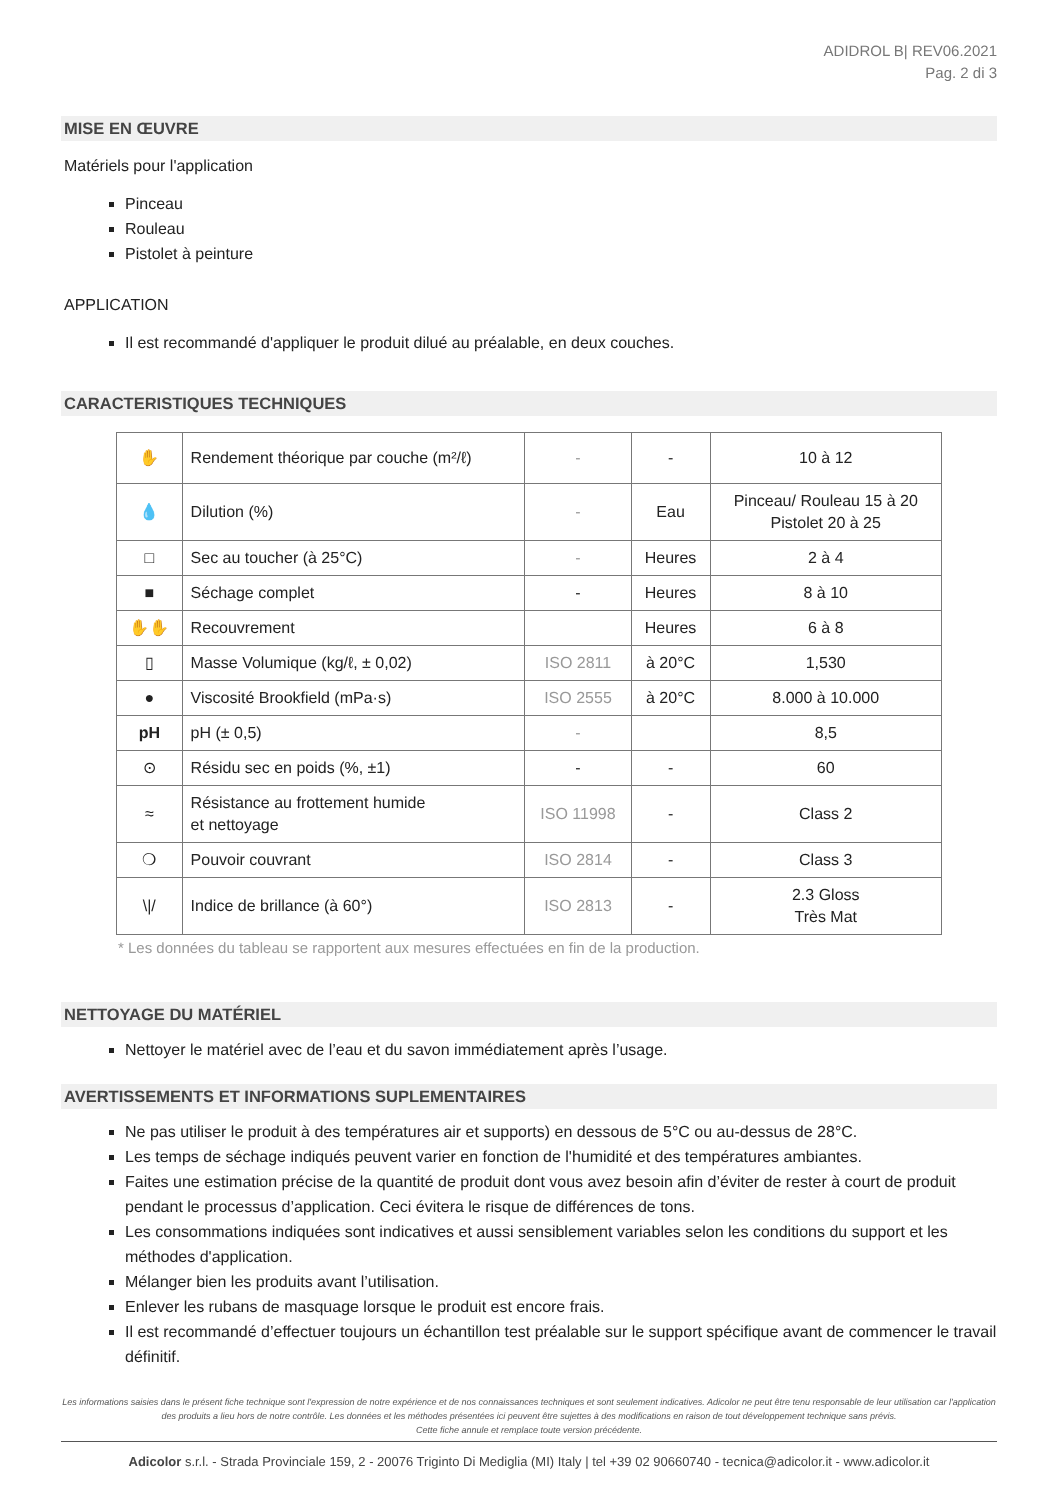ADIDROL B| REV06.2021
Pag. 2 di 3
MISE EN ŒUVRE
Matériels pour l'application
Pinceau
Rouleau
Pistolet à peinture
APPLICATION
Il est recommandé d'appliquer le produit dilué au préalable, en deux couches.
CARACTERISTIQUES TECHNIQUES
| ✋ | Rendement théorique par couche (m²/ℓ) | - | - | 10 à 12 |
| 💧 | Dilution (%) | - | Eau | Pinceau/ Rouleau 15 à 20 Pistolet 20 à 25 |
| □ | Sec au toucher (à 25°C) | - | Heures | 2 à 4 |
| ■ | Séchage complet | - | Heures | 8 à 10 |
| ✋✋ | Recouvrement | | Heures | 6 à 8 |
| ▯ | Masse Volumique (kg/ℓ, ± 0,02) | ISO 2811 | à 20°C | 1,530 |
| ● | Viscosité Brookfield (mPa·s) | ISO 2555 | à 20°C | 8.000 à 10.000 |
| pH | pH (± 0,5) | - | | 8,5 |
| ⊙ | Résidu sec en poids (%, ±1) | - | - | 60 |
| ≈ | Résistance au frottement humide et nettoyage | ISO 11998 | - | Class 2 |
| ❍ | Pouvoir couvrant | ISO 2814 | - | Class 3 |
| \// | Indice de brillance (à 60°) | ISO 2813 | - | 2.3 Gloss Très Mat |
* Les données du tableau se rapportent aux mesures effectuées en fin de la production.
NETTOYAGE DU MATÉRIEL
Nettoyer le matériel avec de l’eau et du savon immédiatement après l’usage.
AVERTISSEMENTS ET INFORMATIONS SUPLEMENTAIRES
Ne pas utiliser le produit à des températures air et supports) en dessous de 5°C ou au-dessus de 28°C.
Les temps de séchage indiqués peuvent varier en fonction de l'humidité et des températures ambiantes.
Faites une estimation précise de la quantité de produit dont vous avez besoin afin d’éviter de rester à court de produit pendant le processus d’application. Ceci évitera le risque de différences de tons.
Les consommations indiquées sont indicatives et aussi sensiblement variables selon les conditions du support et les méthodes d'application.
Mélanger bien les produits avant l’utilisation.
Enlever les rubans de masquage lorsque le produit est encore frais.
Il est recommandé d’effectuer toujours un échantillon test préalable sur le support spécifique avant de commencer le travail définitif.
Les informations saisies dans le présent fiche technique sont l'expression de notre expérience et de nos connaissances techniques et sont seulement indicatives. Adicolor ne peut être tenu responsable de leur utilisation car l'application des produits a lieu hors de notre contrôle. Les données et les méthodes présentées ici peuvent être sujettes à des modifications en raison de tout développement technique sans prévis.
Cette fiche annule et remplace toute version précédente.
Adicolor s.r.l. - Strada Provinciale 159, 2 - 20076 Triginto Di Mediglia (MI) Italy | tel +39 02 90660740 - tecnica@adicolor.it - www.adicolor.it